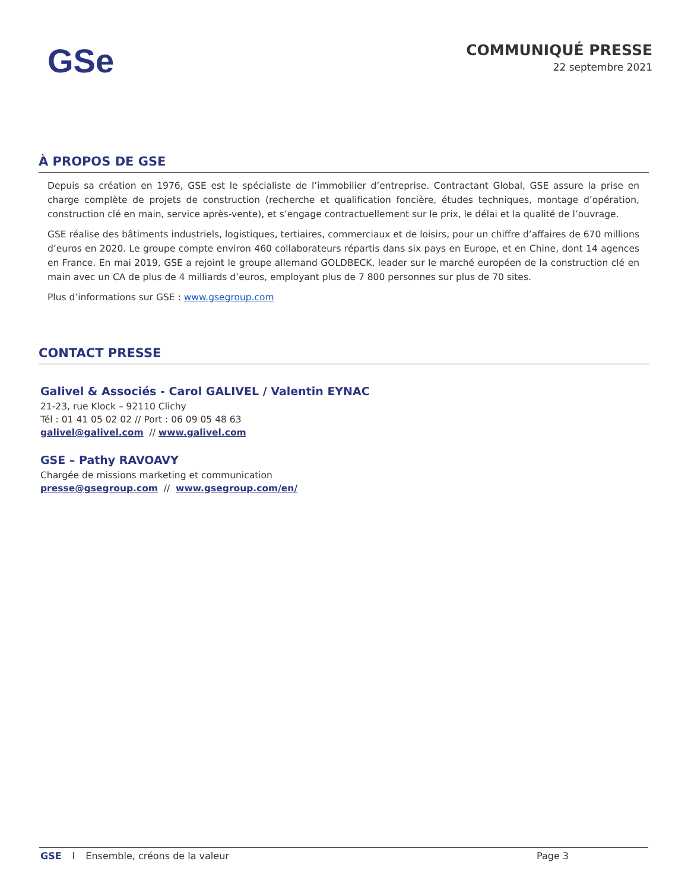GSe
COMMUNIQUÉ PRESSE
22 septembre 2021
À PROPOS DE GSE
Depuis sa création en 1976, GSE est le spécialiste de l’immobilier d’entreprise. Contractant Global, GSE assure la prise en charge complète de projets de construction (recherche et qualification foncière, études techniques, montage d’opération, construction clé en main, service après-vente), et s’engage contractuellement sur le prix, le délai et la qualité de l’ouvrage.
GSE réalise des bâtiments industriels, logistiques, tertiaires, commerciaux et de loisirs, pour un chiffre d’affaires de 670 millions d’euros en 2020. Le groupe compte environ 460 collaborateurs répartis dans six pays en Europe, et en Chine, dont 14 agences en France. En mai 2019, GSE a rejoint le groupe allemand GOLDBECK, leader sur le marché européen de la construction clé en main avec un CA de plus de 4 milliards d’euros, employant plus de 7 800 personnes sur plus de 70 sites.
Plus d’informations sur GSE : www.gsegroup.com
CONTACT PRESSE
Galivel & Associés - Carol GALIVEL / Valentin EYNAC
21-23, rue Klock – 92110 Clichy
Tél : 01 41 05 02 02 // Port : 06 09 05 48 63
galivel@galivel.com // www.galivel.com
GSE – Pathy RAVOAVY
Chargée de missions marketing et communication
presse@gsegroup.com // www.gsegroup.com/en/
GSE I Ensemble, créons de la valeur Page 3